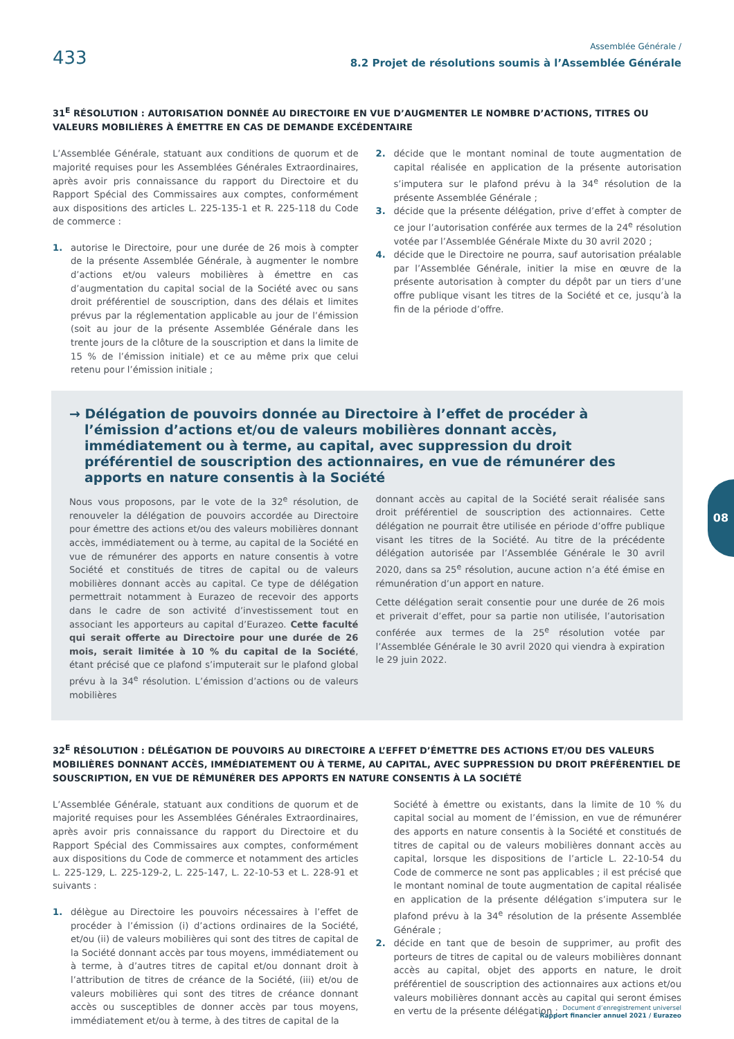433
Assemblée Générale /
8.2 Projet de résolutions soumis à l’Assemblée Générale
31<sup>E</sup> RÉSOLUTION : AUTORISATION DONNÉE AU DIRECTOIRE EN VUE D’AUGMENTER LE NOMBRE D’ACTIONS, TITRES OU VALEURS MOBILIÈRES À ÉMETTRE EN CAS DE DEMANDE EXCÉDENTAIRE
L’Assemblée Générale, statuant aux conditions de quorum et de majorité requises pour les Assemblées Générales Extraordinaires, après avoir pris connaissance du rapport du Directoire et du Rapport Spécial des Commissaires aux comptes, conformément aux dispositions des articles L. 225-135-1 et R. 225-118 du Code de commerce :
1. autorise le Directoire, pour une durée de 26 mois à compter de la présente Assemblée Générale, à augmenter le nombre d’actions et/ou valeurs mobilières à émettre en cas d’augmentation du capital social de la Société avec ou sans droit préférentiel de souscription, dans des délais et limites prévus par la réglementation applicable au jour de l’émission (soit au jour de la présente Assemblée Générale dans les trente jours de la clôture de la souscription et dans la limite de 15 % de l’émission initiale) et ce au même prix que celui retenu pour l’émission initiale ;
2. décide que le montant nominal de toute augmentation de capital réalisée en application de la présente autorisation s’imputera sur le plafond prévu à la 34<sup>e</sup> résolution de la présente Assemblée Générale ;
3. décide que la présente délégation, prive d’effet à compter de ce jour l’autorisation conférée aux termes de la 24<sup>e</sup> résolution votée par l’Assemblée Générale Mixte du 30 avril 2020 ;
4. décide que le Directoire ne pourra, sauf autorisation préalable par l’Assemblée Générale, initier la mise en œuvre de la présente autorisation à compter du dépôt par un tiers d’une offre publique visant les titres de la Société et ce, jusqu’à la fin de la période d’offre.
→ Délégation de pouvoirs donnée au Directoire à l’effet de procéder à l’émission d’actions et/ou de valeurs mobilières donnant accès, immédiatement ou à terme, au capital, avec suppression du droit préférentiel de souscription des actionnaires, en vue de rémunérer des apports en nature consentis à la Société
Nous vous proposons, par le vote de la 32<sup>e</sup> résolution, de renouveler la délégation de pouvoirs accordée au Directoire pour émettre des actions et/ou des valeurs mobilières donnant accès, immédiatement ou à terme, au capital de la Société en vue de rémunérer des apports en nature consentis à votre Société et constitués de titres de capital ou de valeurs mobilières donnant accès au capital. Ce type de délégation permettrait notamment à Eurazeo de recevoir des apports dans le cadre de son activité d’investissement tout en associant les apporteurs au capital d’Eurazeo. Cette faculté qui serait offerte au Directoire pour une durée de 26 mois, serait limitée à 10 % du capital de la Société, étant précisé que ce plafond s’imputerait sur le plafond global prévu à la 34<sup>e</sup> résolution. L’émission d’actions ou de valeurs mobilières
donnant accès au capital de la Société serait réalisée sans droit préférentiel de souscription des actionnaires. Cette délégation ne pourrait être utilisée en période d’offre publique visant les titres de la Société. Au titre de la précédente délégation autorisée par l’Assemblée Générale le 30 avril 2020, dans sa 25<sup>e</sup> résolution, aucune action n’a été émise en rémunération d’un apport en nature.
Cette délégation serait consentie pour une durée de 26 mois et priverait d’effet, pour sa partie non utilisée, l’autorisation conférée aux termes de la 25<sup>e</sup> résolution votée par l’Assemblée Générale le 30 avril 2020 qui viendra à expiration le 29 juin 2022.
32<sup>E</sup> RÉSOLUTION : DÉLÉGATION DE POUVOIRS AU DIRECTOIRE A L’EFFET D’ÉMETTRE DES ACTIONS ET/OU DES VALEURS MOBILIÈRES DONNANT ACCÈS, IMMÉDIATEMENT OU À TERME, AU CAPITAL, AVEC SUPPRESSION DU DROIT PRÉFÉRENTIEL DE SOUSCRIPTION, EN VUE DE RÉMUNÉRER DES APPORTS EN NATURE CONSENTIS À LA SOCIÉTÉ
L’Assemblée Générale, statuant aux conditions de quorum et de majorité requises pour les Assemblées Générales Extraordinaires, après avoir pris connaissance du rapport du Directoire et du Rapport Spécial des Commissaires aux comptes, conformément aux dispositions du Code de commerce et notamment des articles L. 225-129, L. 225-129-2, L. 225-147, L. 22-10-53 et L. 228-91 et suivants :
1. délègue au Directoire les pouvoirs nécessaires à l’effet de procéder à l’émission (i) d’actions ordinaires de la Société, et/ou (ii) de valeurs mobilières qui sont des titres de capital de la Société donnant accès par tous moyens, immédiatement ou à terme, à d’autres titres de capital et/ou donnant droit à l’attribution de titres de créance de la Société, (iii) et/ou de valeurs mobilières qui sont des titres de créance donnant accès ou susceptibles de donner accès par tous moyens, immédiatement et/ou à terme, à des titres de capital de la
Société à émettre ou existants, dans la limite de 10 % du capital social au moment de l’émission, en vue de rémunérer des apports en nature consentis à la Société et constitués de titres de capital ou de valeurs mobilières donnant accès au capital, lorsque les dispositions de l’article L. 22-10-54 du Code de commerce ne sont pas applicables ; il est précisé que le montant nominal de toute augmentation de capital réalisée en application de la présente délégation s’imputera sur le plafond prévu à la 34<sup>e</sup> résolution de la présente Assemblée Générale ;
2. décide en tant que de besoin de supprimer, au profit des porteurs de titres de capital ou de valeurs mobilières donnant accès au capital, objet des apports en nature, le droit préférentiel de souscription des actionnaires aux actions et/ou valeurs mobilières donnant accès au capital qui seront émises en vertu de la présente délégation ;
08
Document d’enregistrement universel
Rapport financier annuel 2021 / Eurazeo